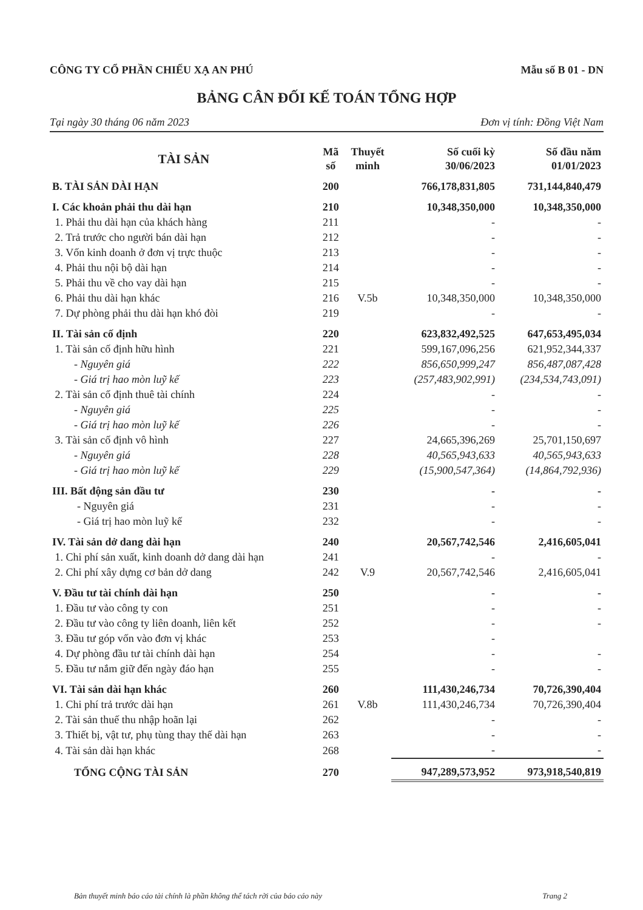CÔNG TY CỔ PHẦN CHIẾU XẠ AN PHÚ Mẫu số B 01 - DN
BẢNG CÂN ĐỐI KẾ TOÁN TỔNG HỢP
Tại ngày 30 tháng 06 năm 2023 Đơn vị tính: Đồng Việt Nam
| TÀI SẢN | Mã số | Thuyết minh | Số cuối kỳ 30/06/2023 | Số đầu năm 01/01/2023 |
| --- | --- | --- | --- | --- |
| B. TÀI SẢN DÀI HẠN | 200 | | 766,178,831,805 | 731,144,840,479 |
| I. Các khoản phải thu dài hạn | 210 | | 10,348,350,000 | 10,348,350,000 |
| 1. Phải thu dài hạn của khách hàng | 211 | | - | - |
| 2. Trả trước cho người bán dài hạn | 212 | | - | - |
| 3. Vốn kinh doanh ở đơn vị trực thuộc | 213 | | - | - |
| 4. Phải thu nội bộ dài hạn | 214 | | - | - |
| 5. Phải thu về cho vay dài hạn | 215 | | - | - |
| 6. Phải thu dài hạn khác | 216 | V.5b | 10,348,350,000 | 10,348,350,000 |
| 7. Dự phòng phải thu dài hạn khó đòi | 219 | | - | - |
| II. Tài sản cố định | 220 | | 623,832,492,525 | 647,653,495,034 |
| 1. Tài sản cố định hữu hình | 221 | | 599,167,096,256 | 621,952,344,337 |
| - Nguyên giá | 222 | | 856,650,999,247 | 856,487,087,428 |
| - Giá trị hao mòn luỹ kế | 223 | | (257,483,902,991) | (234,534,743,091) |
| 2. Tài sản cố định thuê tài chính | 224 | | - | - |
| - Nguyên giá | 225 | | - | - |
| - Giá trị hao mòn luỹ kế | 226 | | - | - |
| 3. Tài sản cố định vô hình | 227 | | 24,665,396,269 | 25,701,150,697 |
| - Nguyên giá | 228 | | 40,565,943,633 | 40,565,943,633 |
| - Giá trị hao mòn luỹ kế | 229 | | (15,900,547,364) | (14,864,792,936) |
| III. Bất động sản đầu tư | 230 | | - | - |
| - Nguyên giá | 231 | | - | - |
| - Giá trị hao mòn luỹ kế | 232 | | - | - |
| IV. Tài sản dở dang dài hạn | 240 | | 20,567,742,546 | 2,416,605,041 |
| 1. Chi phí sản xuất, kinh doanh dở dang dài hạn | 241 | | - | - |
| 2. Chi phí xây dựng cơ bản dở dang | 242 | V.9 | 20,567,742,546 | 2,416,605,041 |
| V. Đầu tư tài chính dài hạn | 250 | | - | - |
| 1. Đầu tư vào công ty con | 251 | | - | - |
| 2. Đầu tư vào công ty liên doanh, liên kết | 252 | | - | - |
| 3. Đầu tư góp vốn vào đơn vị khác | 253 | | - | |
| 4. Dự phòng đầu tư tài chính dài hạn | 254 | | - | - |
| 5. Đầu tư nắm giữ đến ngày đáo hạn | 255 | | - | - |
| VI. Tài sản dài hạn khác | 260 | | 111,430,246,734 | 70,726,390,404 |
| 1. Chi phí trả trước dài hạn | 261 | V.8b | 111,430,246,734 | 70,726,390,404 |
| 2. Tài sản thuế thu nhập hoãn lại | 262 | | - | - |
| 3. Thiết bị, vật tư, phụ tùng thay thế dài hạn | 263 | | - | - |
| 4. Tài sản dài hạn khác | 268 | | - | - |
| TỔNG CỘNG TÀI SẢN | 270 | | 947,289,573,952 | 973,918,540,819 |
Bản thuyết minh báo cáo tài chính là phần không thể tách rời của báo cáo này Trang 2